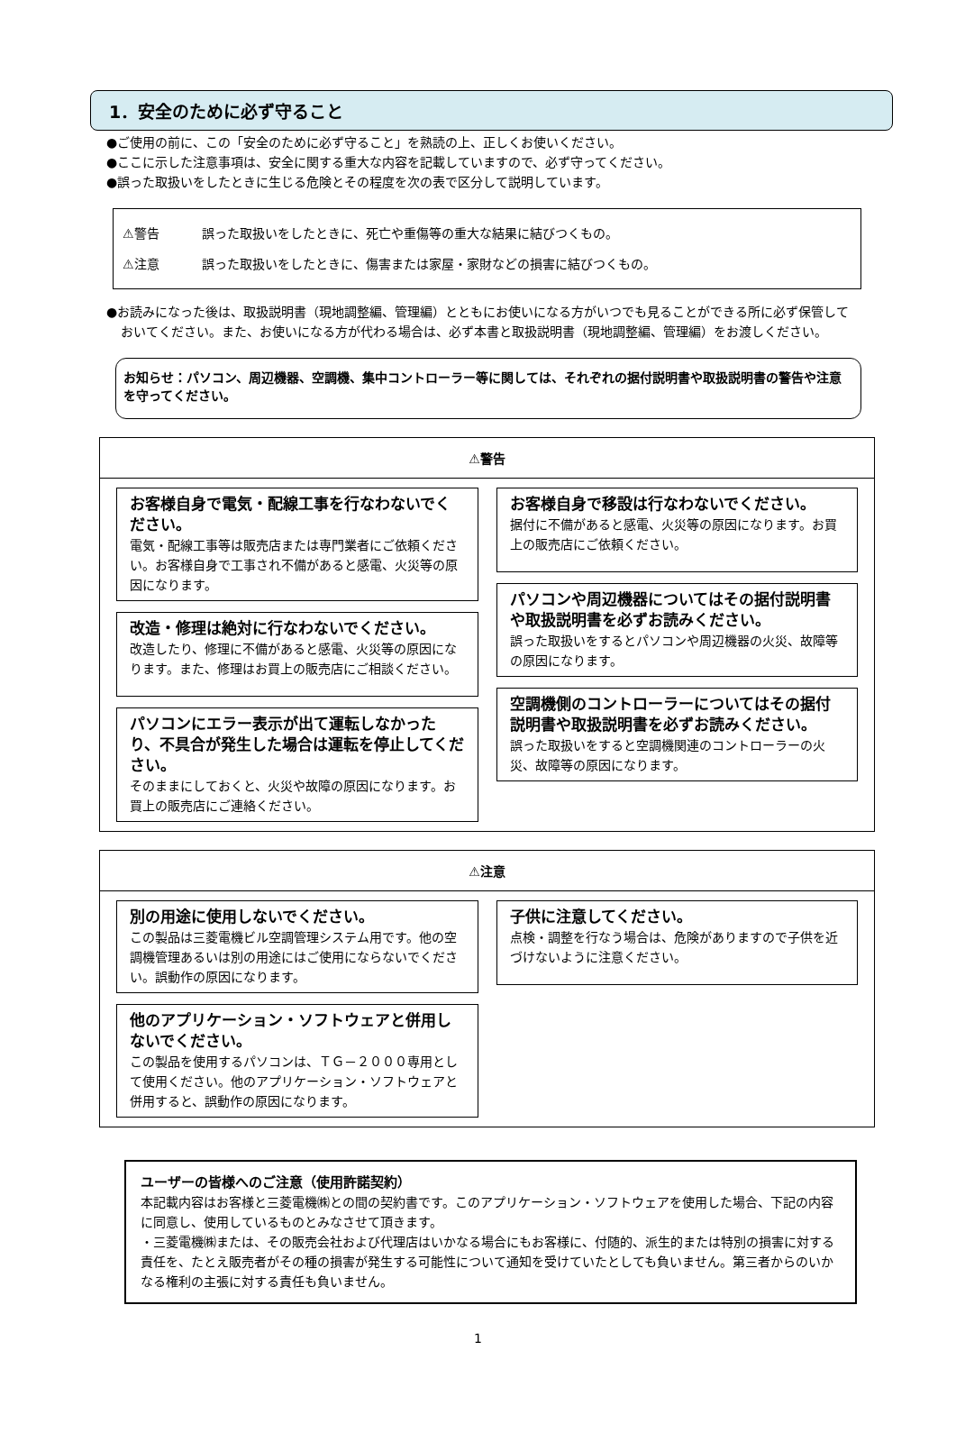1．安全のために必ず守ること
●ご使用の前に、この「安全のために必ず守ること」を熟読の上、正しくお使いください。
●ここに示した注意事項は、安全に関する重大な内容を記載していますので、必ず守ってください。
●誤った取扱いをしたときに生じる危険とその程度を次の表で区分して説明しています。
⚠警告 誤った取扱いをしたときに、死亡や重傷等の重大な結果に結びつくもの。
⚠注意 誤った取扱いをしたときに、傷害または家屋・家財などの損害に結びつくもの。
●お読みになった後は、取扱説明書（現地調整編、管理編）とともにお使いになる方がいつでも見ることができる所に必ず保管しておいてください。また、お使いになる方が代わる場合は、必ず本書と取扱説明書（現地調整編、管理編）をお渡しください。
お知らせ：パソコン、周辺機器、空調機、集中コントローラー等に関しては、それぞれの据付説明書や取扱説明書の警告や注意を守ってください。
⚠警告
お客様自身で電気・配線工事を行なわないでください。
電気・配線工事等は販売店または専門業者にご依頼ください。お客様自身で工事され不備があると感電、火災等の原因になります。
改造・修理は絶対に行なわないでください。
改造したり、修理に不備があると感電、火災等の原因になります。また、修理はお買上の販売店にご相談ください。
パソコンにエラー表示が出て運転しなかったり、不具合が発生した場合は運転を停止してください。
そのままにしておくと、火災や故障の原因になります。お買上の販売店にご連絡ください。
お客様自身で移設は行なわないでください。
据付に不備があると感電、火災等の原因になります。お買上の販売店にご依頼ください。
パソコンや周辺機器についてはその据付説明書や取扱説明書を必ずお読みください。
誤った取扱いをするとパソコンや周辺機器の火災、故障等の原因になります。
空調機側のコントローラーについてはその据付説明書や取扱説明書を必ずお読みください。
誤った取扱いをすると空調機関連のコントローラーの火災、故障等の原因になります。
⚠注意
別の用途に使用しないでください。
この製品は三菱電機ビル空調管理システム用です。他の空調機管理あるいは別の用途にはご使用にならないでください。誤動作の原因になります。
他のアプリケーション・ソフトウェアと併用しないでください。
この製品を使用するパソコンは、ＴＧ－２０００専用として使用ください。他のアプリケーション・ソフトウェアと併用すると、誤動作の原因になります。
子供に注意してください。
点検・調整を行なう場合は、危険がありますので子供を近づけないように注意ください。
ユーザーの皆様へのご注意（使用許諾契約）
本記載内容はお客様と三菱電機㈱との間の契約書です。このアプリケーション・ソフトウェアを使用した場合、下記の内容に同意し、使用しているものとみなさせて頂きます。
・三菱電機㈱または、その販売会社および代理店はいかなる場合にもお客様に、付随的、派生的または特別の損害に対する責任を、たとえ販売者がその種の損害が発生する可能性について通知を受けていたとしても負いません。第三者からのいかなる権利の主張に対する責任も負いません。
1